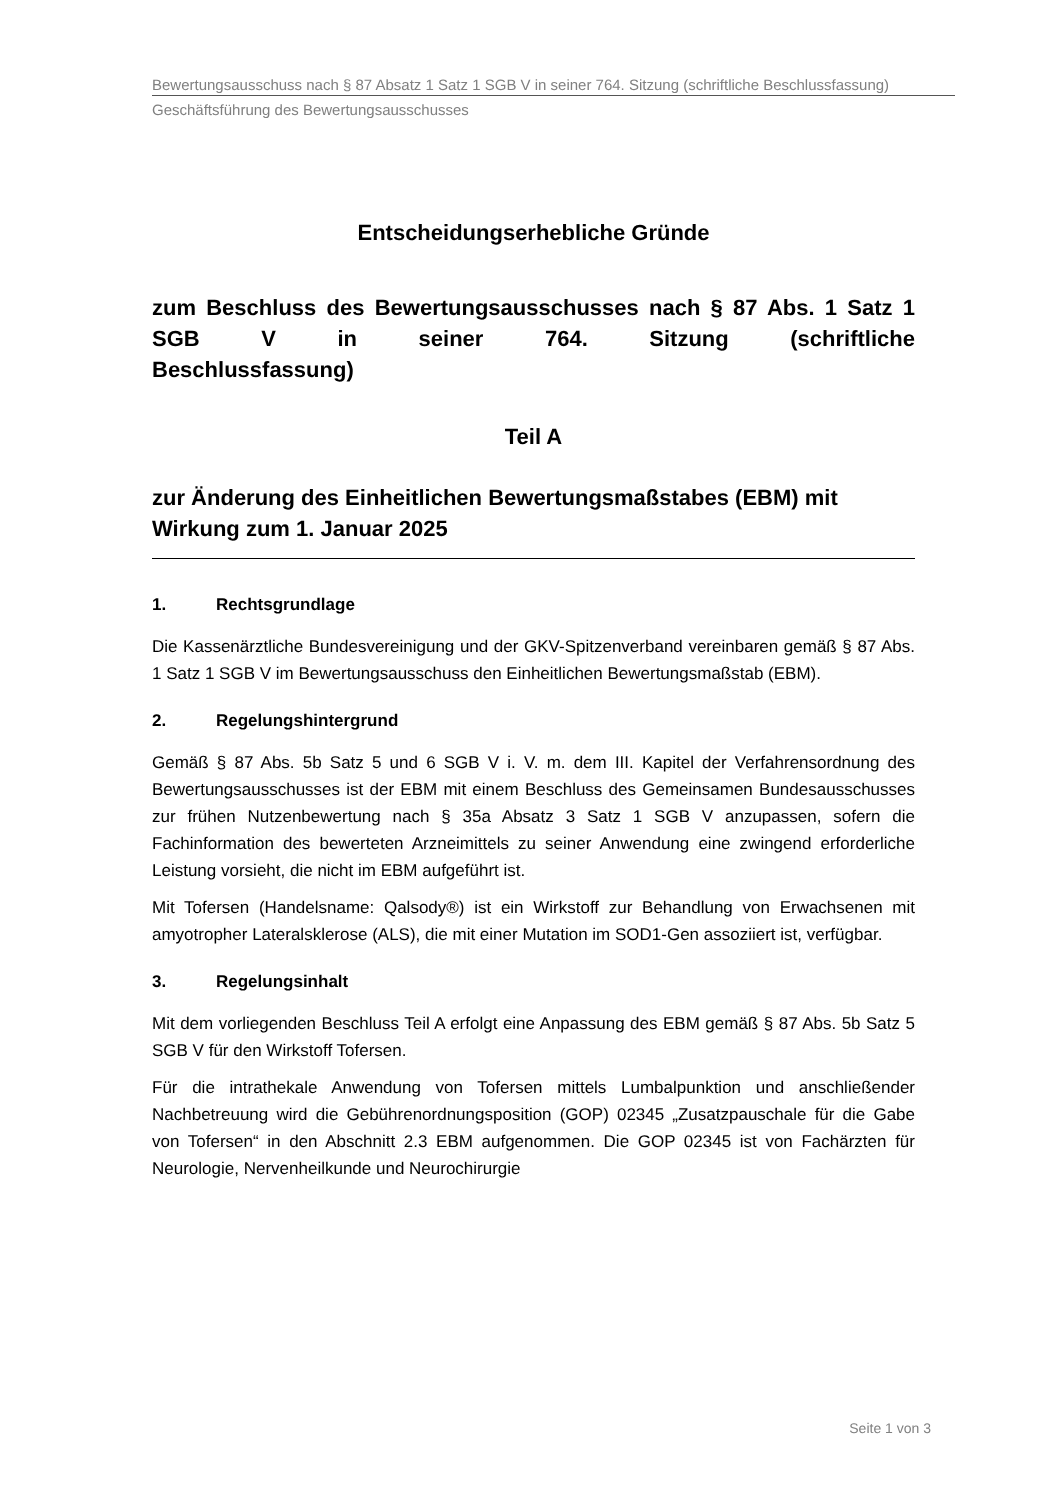Bewertungsausschuss nach § 87 Absatz 1 Satz 1 SGB V in seiner 764. Sitzung (schriftliche Beschlussfassung)
Geschäftsführung des Bewertungsausschusses
Entscheidungserhebliche Gründe
zum Beschluss des Bewertungsausschusses nach § 87 Abs. 1 Satz 1 SGB V in seiner 764. Sitzung (schriftliche
Beschlussfassung)
Teil A
zur Änderung des Einheitlichen Bewertungsmaßstabes (EBM) mit Wirkung zum 1. Januar 2025
1. Rechtsgrundlage
Die Kassenärztliche Bundesvereinigung und der GKV-Spitzenverband vereinbaren gemäß § 87 Abs. 1 Satz 1 SGB V im Bewertungsausschuss den Einheitlichen Bewertungsmaßstab (EBM).
2. Regelungshintergrund
Gemäß § 87 Abs. 5b Satz 5 und 6 SGB V i. V. m. dem III. Kapitel der Verfahrensordnung des Bewertungsausschusses ist der EBM mit einem Beschluss des Gemeinsamen Bundesausschusses zur frühen Nutzenbewertung nach § 35a Absatz 3 Satz 1 SGB V anzupassen, sofern die Fachinformation des bewerteten Arzneimittels zu seiner Anwendung eine zwingend erforderliche Leistung vorsieht, die nicht im EBM aufgeführt ist.
Mit Tofersen (Handelsname: Qalsody®) ist ein Wirkstoff zur Behandlung von Erwachsenen mit amyotropher Lateralsklerose (ALS), die mit einer Mutation im SOD1-Gen assoziiert ist, verfügbar.
3. Regelungsinhalt
Mit dem vorliegenden Beschluss Teil A erfolgt eine Anpassung des EBM gemäß § 87 Abs. 5b Satz 5 SGB V für den Wirkstoff Tofersen.
Für die intrathekale Anwendung von Tofersen mittels Lumbalpunktion und anschließender Nachbetreuung wird die Gebührenordnungsposition (GOP) 02345 „Zusatzpauschale für die Gabe von Tofersen“ in den Abschnitt 2.3 EBM aufgenommen. Die GOP 02345 ist von Fachärzten für Neurologie, Nervenheilkunde und Neurochirurgie
Seite 1 von 3